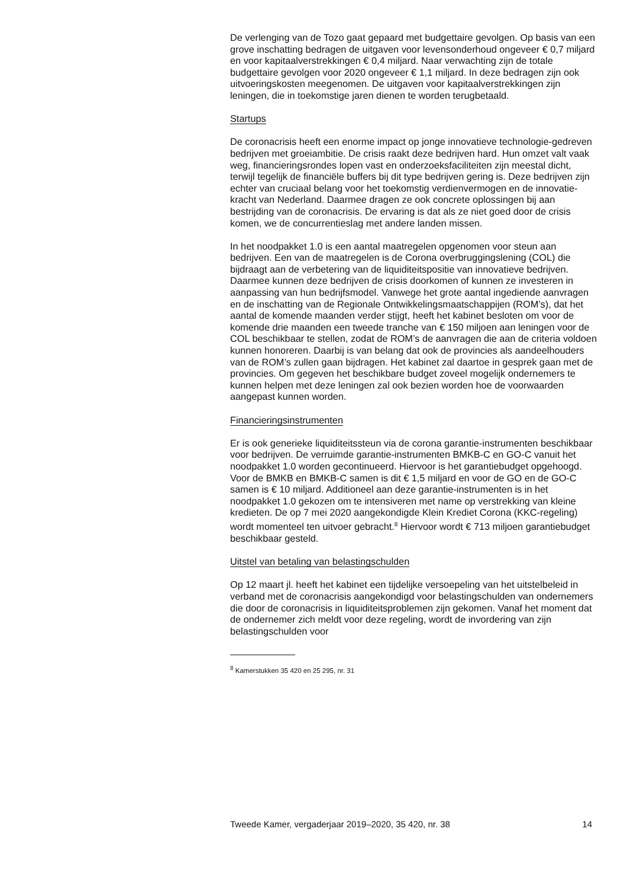De verlenging van de Tozo gaat gepaard met budgettaire gevolgen. Op basis van een grove inschatting bedragen de uitgaven voor levenson­derhoud ongeveer € 0,7 miljard en voor kapitaalverstrekkingen € 0,4 miljard. Naar verwachting zijn de totale budgettaire gevolgen voor 2020 ongeveer € 1,1 miljard. In deze bedragen zijn ook uitvoeringskosten meegenomen. De uitgaven voor kapitaalverstrekkingen zijn leningen, die in toekomstige jaren dienen te worden terugbetaald.
Startups
De coronacrisis heeft een enorme impact op jonge innovatieve technologie-gedreven bedrijven met groeiambitie. De crisis raakt deze bedrijven hard. Hun omzet valt vaak weg, financieringsrondes lopen vast en onderzoeksfaciliteiten zijn meestal dicht, terwijl tegelijk de financiële buffers bij dit type bedrijven gering is. Deze bedrijven zijn echter van cruciaal belang voor het toekomstig verdienvermogen en de innovatie­kracht van Nederland. Daarmee dragen ze ook concrete oplossingen bij aan bestrijding van de coronacrisis. De ervaring is dat als ze niet goed door de crisis komen, we de concurrentieslag met andere landen missen.
In het noodpakket 1.0 is een aantal maatregelen opgenomen voor steun aan bedrijven. Een van de maatregelen is de Corona overbruggingslening (COL) die bijdraagt aan de verbetering van de liquiditeitspositie van innovatieve bedrijven. Daarmee kunnen deze bedrijven de crisis doorko­men of kunnen ze investeren in aanpassing van hun bedrijfsmodel. Vanwege het grote aantal ingediende aanvragen en de inschatting van de Regionale Ontwikkelingsmaatschappijen (ROM’s), dat het aantal de komende maanden verder stijgt, heeft het kabinet besloten om voor de komende drie maanden een tweede tranche van € 150 miljoen aan leningen voor de COL beschikbaar te stellen, zodat de ROM’s de aanvra­gen die aan de criteria voldoen kunnen honoreren. Daarbij is van belang dat ook de provincies als aandeelhouders van de ROM’s zullen gaan bijdragen. Het kabinet zal daartoe in gesprek gaan met de provincies. Om gegeven het beschikbare budget zoveel mogelijk ondernemers te kunnen helpen met deze leningen zal ook bezien worden hoe de voorwaarden aangepast kunnen worden.
Financieringsinstrumenten
Er is ook generieke liquiditeitssteun via de corona garantie-instrumenten beschikbaar voor bedrijven. De verruimde garantie-instrumenten BMKB-C en GO-C vanuit het noodpakket 1.0 worden gecontinueerd. Hiervoor is het garantiebudget opgehoogd. Voor de BMKB en BMKB-C samen is dit € 1,5 miljard en voor de GO en de GO-C samen is € 10 miljard. Additioneel aan deze garantie-instrumenten is in het noodpakket 1.0 gekozen om te intensiveren met name op verstrekking van kleine kredieten. De op 7 mei 2020 aangekondigde Klein Krediet Corona (KKC-regeling) wordt momen­teel ten uitvoer gebracht.<sup>8</sup> Hiervoor wordt € 713 miljoen garantiebudget beschikbaar gesteld.
Uitstel van betaling van belastingschulden
Op 12 maart jl. heeft het kabinet een tijdelijke versoepeling van het uitstelbeleid in verband met de coronacrisis aangekondigd voor belasting­schulden van ondernemers die door de coronacrisis in liquiditeitspro­blemen zijn gekomen. Vanaf het moment dat de ondernemer zich meldt voor deze regeling, wordt de invordering van zijn belastingschulden voor
<sup>8</sup> Kamerstukken 35 420 en 25 295, nr. 31
Tweede Kamer, vergaderjaar 2019–2020, 35 420, nr. 38 14